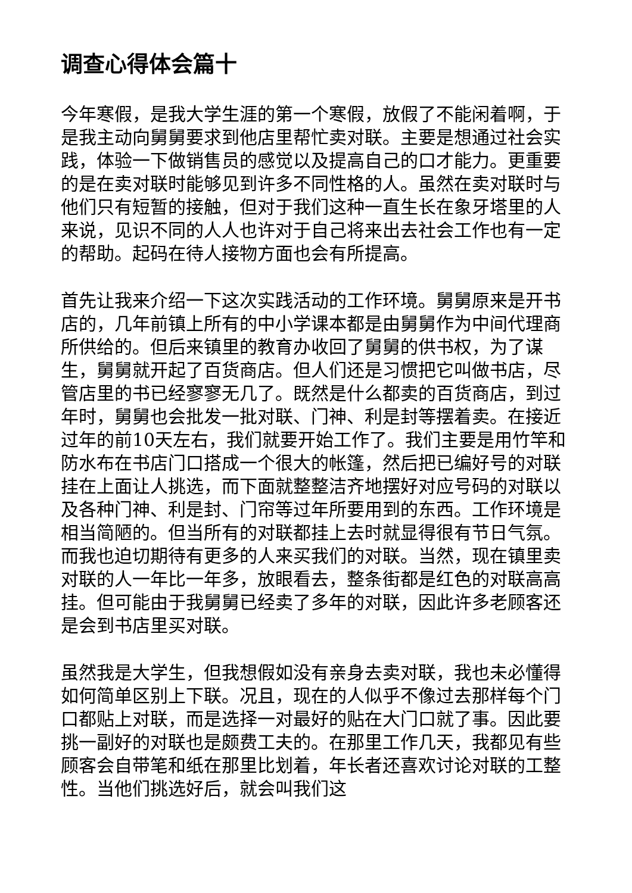调查心得体会篇十
今年寒假，是我大学生涯的第一个寒假，放假了不能闲着啊，于是我主动向舅舅要求到他店里帮忙卖对联。主要是想通过社会实践，体验一下做销售员的感觉以及提高自己的口才能力。更重要的是在卖对联时能够见到许多不同性格的人。虽然在卖对联时与他们只有短暂的接触，但对于我们这种一直生长在象牙塔里的人来说，见识不同的人人也许对于自己将来出去社会工作也有一定的帮助。起码在待人接物方面也会有所提高。
首先让我来介绍一下这次实践活动的工作环境。舅舅原来是开书店的，几年前镇上所有的中小学课本都是由舅舅作为中间代理商所供给的。但后来镇里的教育办收回了舅舅的供书权，为了谋生，舅舅就开起了百货商店。但人们还是习惯把它叫做书店，尽管店里的书已经寥寥无几了。既然是什么都卖的百货商店，到过年时，舅舅也会批发一批对联、门神、利是封等摆着卖。在接近过年的前10天左右，我们就要开始工作了。我们主要是用竹竿和防水布在书店门口搭成一个很大的帐篷，然后把已编好号的对联挂在上面让人挑选，而下面就整整洁齐地摆好对应号码的对联以及各种门神、利是封、门帘等过年所要用到的东西。工作环境是相当简陋的。但当所有的对联都挂上去时就显得很有节日气氛。而我也迫切期待有更多的人来买我们的对联。当然，现在镇里卖对联的人一年比一年多，放眼看去，整条街都是红色的对联高高挂。但可能由于我舅舅已经卖了多年的对联，因此许多老顾客还是会到书店里买对联。
虽然我是大学生，但我想假如没有亲身去卖对联，我也未必懂得如何简单区别上下联。况且，现在的人似乎不像过去那样每个门口都贴上对联，而是选择一对最好的贴在大门口就了事。因此要挑一副好的对联也是颇费工夫的。在那里工作几天，我都见有些顾客会自带笔和纸在那里比划着，年长者还喜欢讨论对联的工整性。当他们挑选好后，就会叫我们这